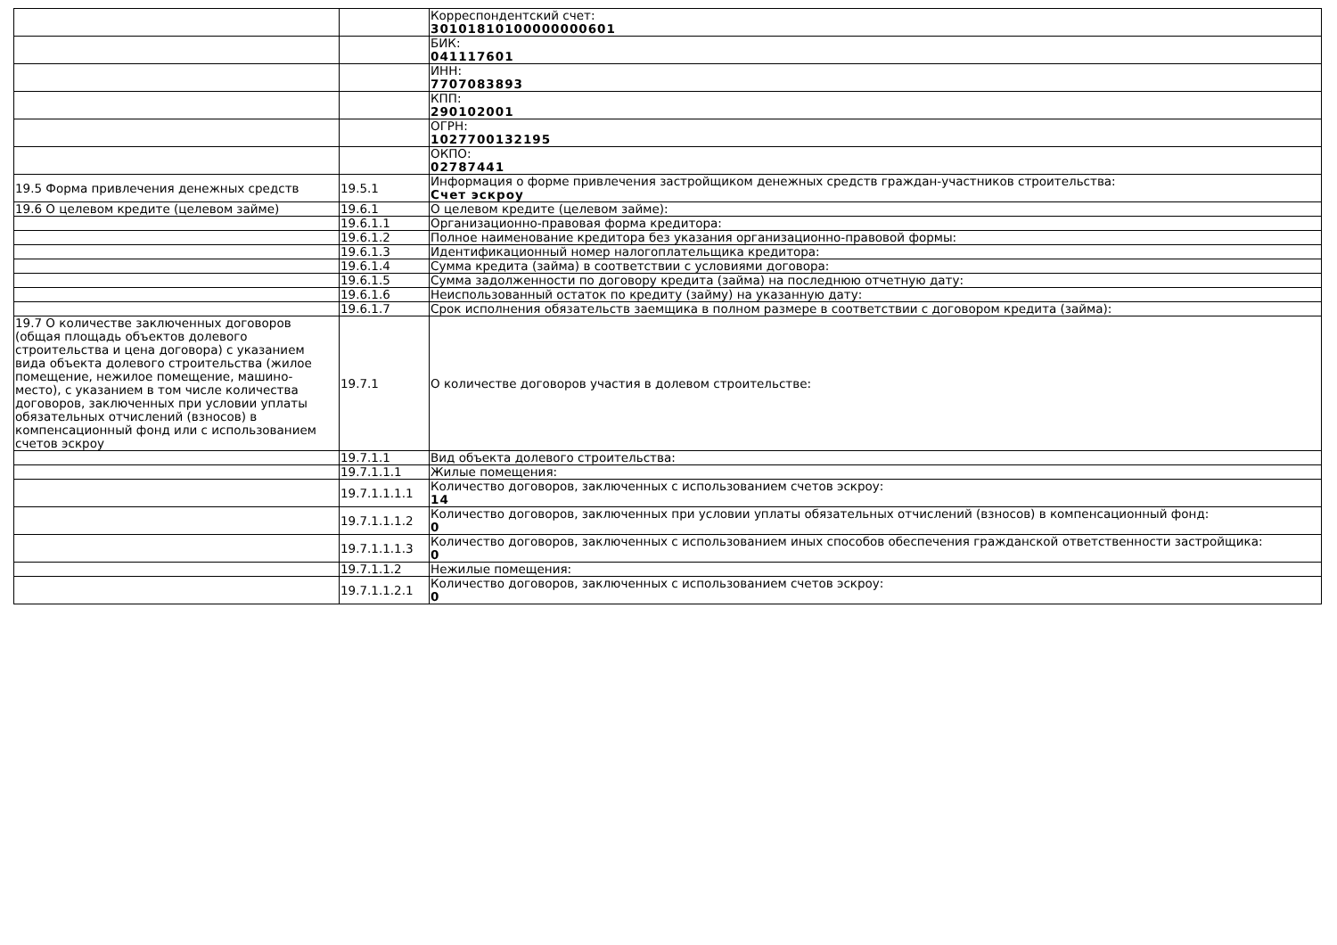| | | Корреспондентский счет: 30101810100000000601 |
| | | БИК: 041117601 |
| | | ИНН: 7707083893 |
| | | КПП: 290102001 |
| | | ОГРН: 1027700132195 |
| | | ОКПО: 02787441 |
| 19.5 Форма привлечения денежных средств | 19.5.1 | Информация о форме привлечения застройщиком денежных средств граждан-участников строительства: Счет эскроу |
| 19.6 О целевом кредите (целевом займе) | 19.6.1 | О целевом кредите (целевом займе): |
| | 19.6.1.1 | Организационно-правовая форма кредитора: |
| | 19.6.1.2 | Полное наименование кредитора без указания организационно-правовой формы: |
| | 19.6.1.3 | Идентификационный номер налогоплательщика кредитора: |
| | 19.6.1.4 | Сумма кредита (займа) в соответствии с условиями договора: |
| | 19.6.1.5 | Сумма задолженности по договору кредита (займа) на последнюю отчетную дату: |
| | 19.6.1.6 | Неиспользованный остаток по кредиту (займу) на указанную дату: |
| | 19.6.1.7 | Срок исполнения обязательств заемщика в полном размере в соответствии с договором кредита (займа): |
| 19.7 О количестве заключенных договоров (общая площадь объектов долевого строительства и цена договора) с указанием вида объекта долевого строительства (жилое помещение, нежилое помещение, машино-место), с указанием в том числе количества договоров, заключенных при условии уплаты обязательных отчислений (взносов) в компенсационный фонд или с использованием счетов эскроу | 19.7.1 | О количестве договоров участия в долевом строительстве: |
| | 19.7.1.1 | Вид объекта долевого строительства: |
| | 19.7.1.1.1 | Жилые помещения: |
| | 19.7.1.1.1.1 | Количество договоров, заключенных с использованием счетов эскроу: 14 |
| | 19.7.1.1.1.2 | Количество договоров, заключенных при условии уплаты обязательных отчислений (взносов) в компенсационный фонд: 0 |
| | 19.7.1.1.1.3 | Количество договоров, заключенных с использованием иных способов обеспечения гражданской ответственности застройщика: 0 |
| | 19.7.1.1.2 | Нежилые помещения: |
| | 19.7.1.1.2.1 | Количество договоров, заключенных с использованием счетов эскроу: 0 |